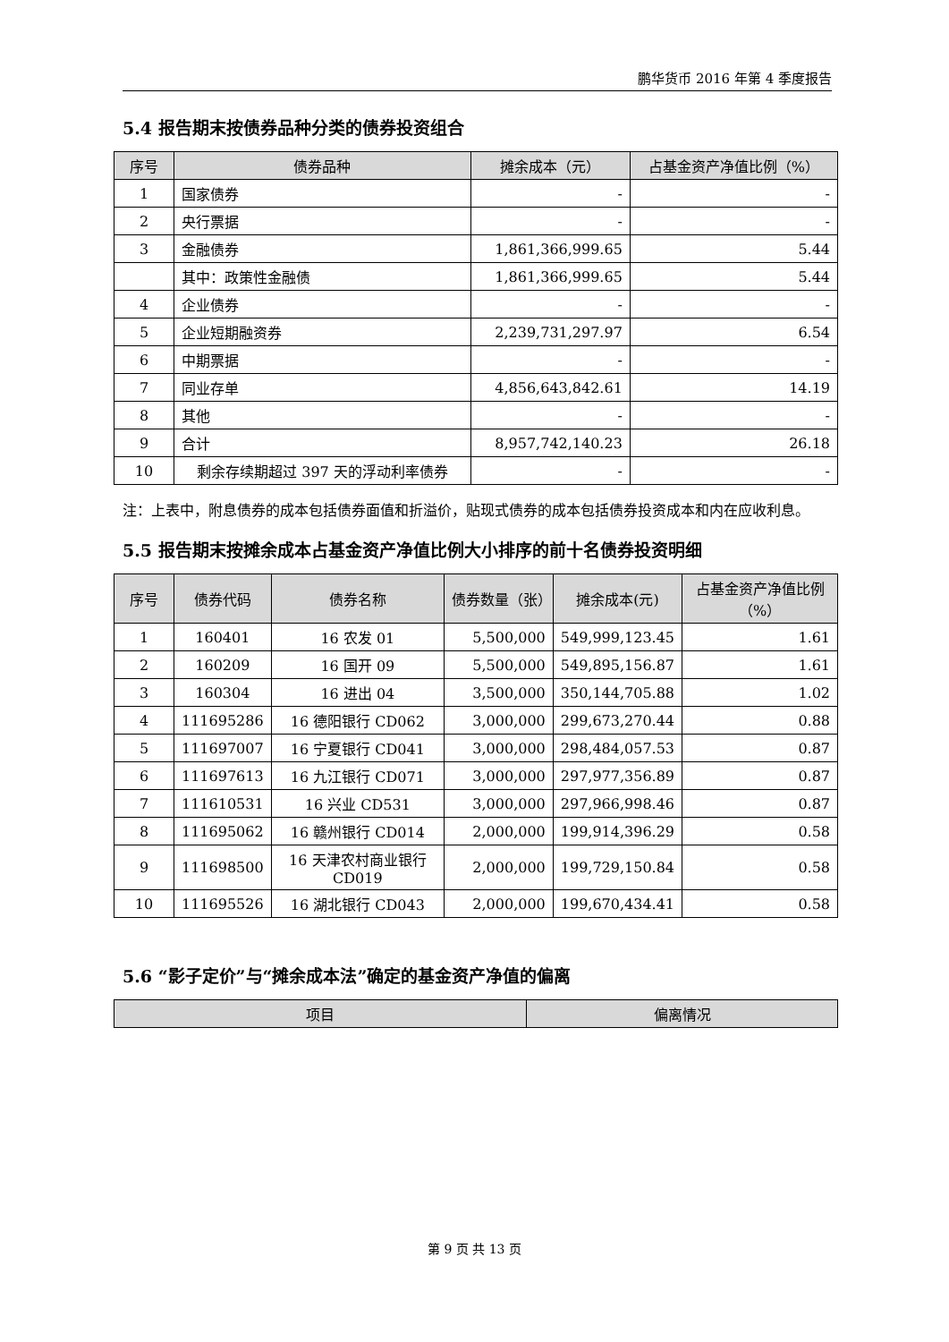鹏华货币 2016 年第 4 季度报告
5.4 报告期末按债券品种分类的债券投资组合
| 序号 | 债券品种 | 摊余成本（元） | 占基金资产净值比例（%） |
| --- | --- | --- | --- |
| 1 | 国家债券 | - | - |
| 2 | 央行票据 | - | - |
| 3 | 金融债券 | 1,861,366,999.65 | 5.44 |
| | 其中：政策性金融债 | 1,861,366,999.65 | 5.44 |
| 4 | 企业债券 | - | - |
| 5 | 企业短期融资券 | 2,239,731,297.97 | 6.54 |
| 6 | 中期票据 | - | - |
| 7 | 同业存单 | 4,856,643,842.61 | 14.19 |
| 8 | 其他 | - | - |
| 9 | 合计 | 8,957,742,140.23 | 26.18 |
| 10 | 剩余存续期超过 397 天的浮动利率债券 | - | - |
注：上表中，附息债券的成本包括债券面值和折溢价，贴现式债券的成本包括债券投资成本和内在应收利息。
5.5 报告期末按摊余成本占基金资产净值比例大小排序的前十名债券投资明细
| 序号 | 债券代码 | 债券名称 | 债券数量（张） | 摊余成本(元) | 占基金资产净值比例（%） |
| --- | --- | --- | --- | --- | --- |
| 1 | 160401 | 16 农发 01 | 5,500,000 | 549,999,123.45 | 1.61 |
| 2 | 160209 | 16 国开 09 | 5,500,000 | 549,895,156.87 | 1.61 |
| 3 | 160304 | 16 进出 04 | 3,500,000 | 350,144,705.88 | 1.02 |
| 4 | 111695286 | 16 德阳银行 CD062 | 3,000,000 | 299,673,270.44 | 0.88 |
| 5 | 111697007 | 16 宁夏银行 CD041 | 3,000,000 | 298,484,057.53 | 0.87 |
| 6 | 111697613 | 16 九江银行 CD071 | 3,000,000 | 297,977,356.89 | 0.87 |
| 7 | 111610531 | 16 兴业 CD531 | 3,000,000 | 297,966,998.46 | 0.87 |
| 8 | 111695062 | 16 赣州银行 CD014 | 2,000,000 | 199,914,396.29 | 0.58 |
| 9 | 111698500 | 16 天津农村商业银行 CD019 | 2,000,000 | 199,729,150.84 | 0.58 |
| 10 | 111695526 | 16 湖北银行 CD043 | 2,000,000 | 199,670,434.41 | 0.58 |
5.6 “影子定价”与“摊余成本法”确定的基金资产净值的偏离
| 项目 | 偏离情况 |
| --- | --- |
第 9 页 共 13 页